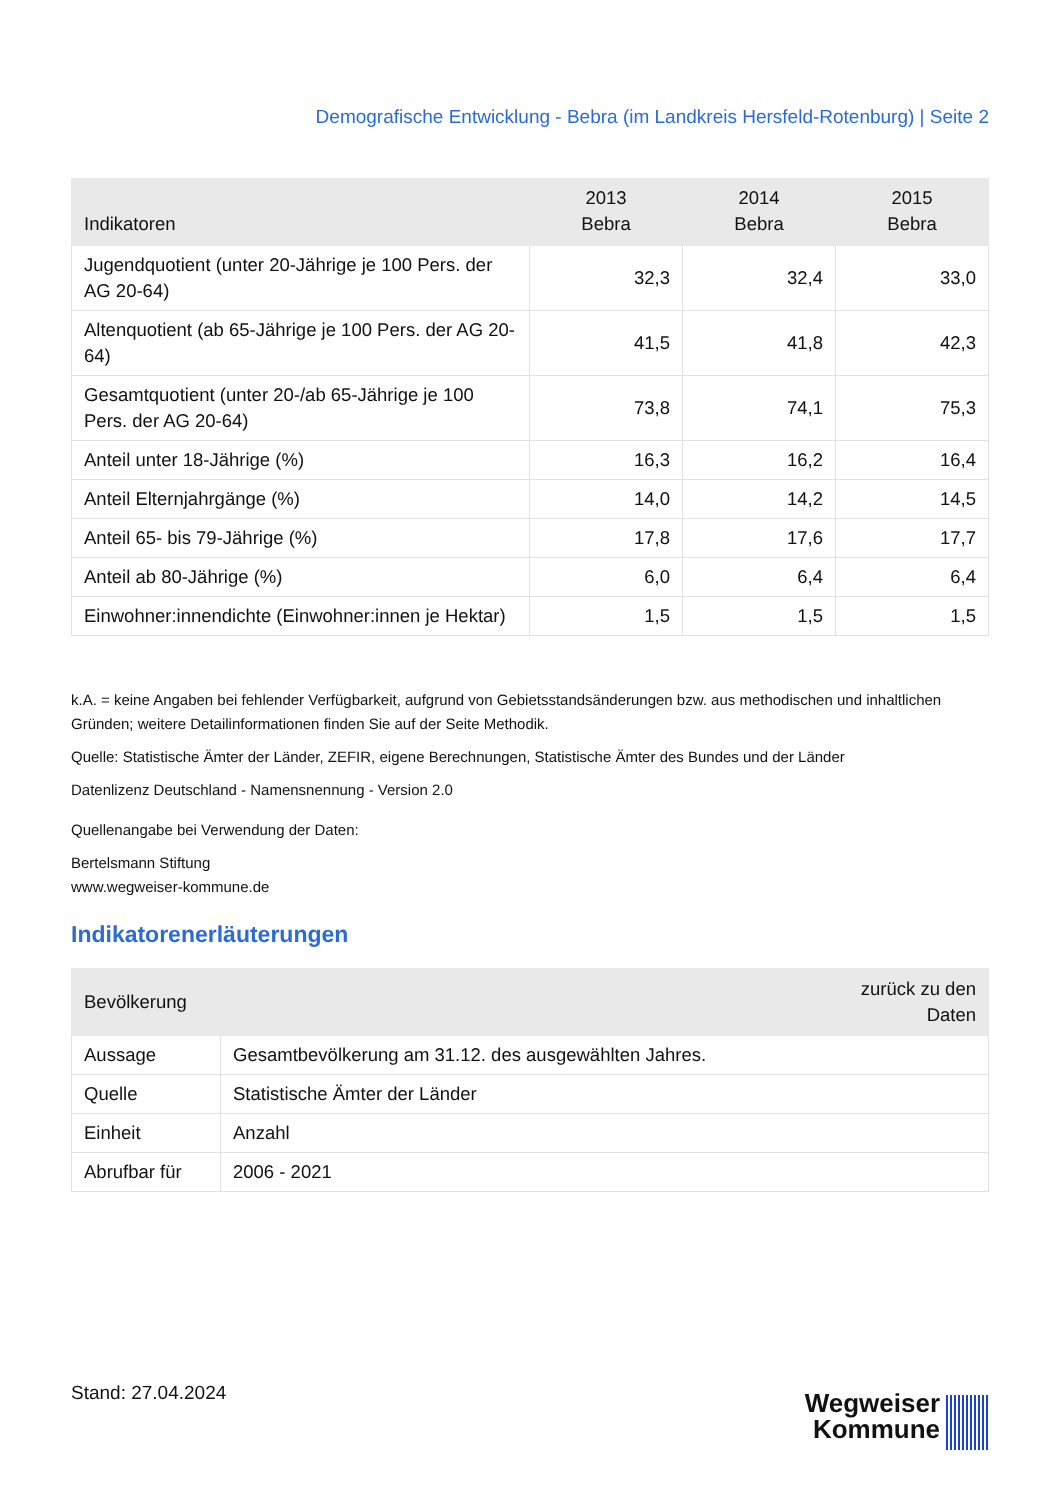Demografische Entwicklung - Bebra (im Landkreis Hersfeld-Rotenburg) | Seite 2
| Indikatoren | 2013 Bebra | 2014 Bebra | 2015 Bebra |
| --- | --- | --- | --- |
| Jugendquotient (unter 20-Jährige je 100 Pers. der AG 20-64) | 32,3 | 32,4 | 33,0 |
| Altenquotient (ab 65-Jährige je 100 Pers. der AG 20-64) | 41,5 | 41,8 | 42,3 |
| Gesamtquotient (unter 20-/ab 65-Jährige je 100 Pers. der AG 20-64) | 73,8 | 74,1 | 75,3 |
| Anteil unter 18-Jährige (%) | 16,3 | 16,2 | 16,4 |
| Anteil Elternjahrgänge (%) | 14,0 | 14,2 | 14,5 |
| Anteil 65- bis 79-Jährige (%) | 17,8 | 17,6 | 17,7 |
| Anteil ab 80-Jährige (%) | 6,0 | 6,4 | 6,4 |
| Einwohner:innendichte (Einwohner:innen je Hektar) | 1,5 | 1,5 | 1,5 |
k.A. = keine Angaben bei fehlender Verfügbarkeit, aufgrund von Gebietsstandsänderungen bzw. aus methodischen und inhaltlichen Gründen; weitere Detailinformationen finden Sie auf der Seite Methodik.
Quelle: Statistische Ämter der Länder, ZEFIR, eigene Berechnungen, Statistische Ämter des Bundes und der Länder
Datenlizenz Deutschland - Namensnennung - Version 2.0
Quellenangabe bei Verwendung der Daten:
Bertelsmann Stiftung
www.wegweiser-kommune.de
Indikatorenerläuterungen
| Bevölkerung | | zurück zu den Daten |
| --- | --- | --- |
| Aussage | Gesamtbevölkerung am 31.12. des ausgewählten Jahres. | |
| Quelle | Statistische Ämter der Länder | |
| Einheit | Anzahl | |
| Abrufbar für | 2006 - 2021 | |
Stand: 27.04.2024
Wegweiser
Kommune